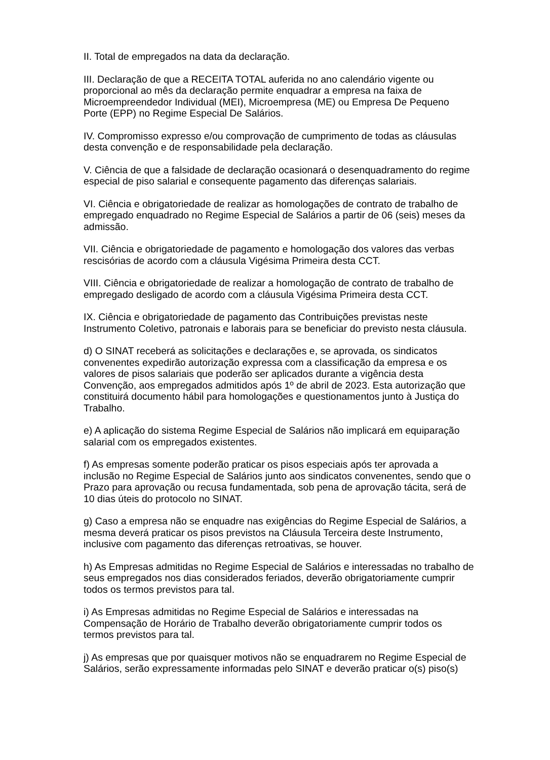II. Total de empregados na data da declaração.
III. Declaração de que a RECEITA TOTAL auferida no ano calendário vigente ou proporcional ao mês da declaração permite enquadrar a empresa na faixa de Microempreendedor Individual (MEI), Microempresa (ME) ou Empresa De Pequeno Porte (EPP) no Regime Especial De Salários.
IV. Compromisso expresso e/ou comprovação de cumprimento de todas as cláusulas desta convenção e de responsabilidade pela declaração.
V. Ciência de que a falsidade de declaração ocasionará o desenquadramento do regime especial de piso salarial e consequente pagamento das diferenças salariais.
VI. Ciência e obrigatoriedade de realizar as homologações de contrato de trabalho de empregado enquadrado no Regime Especial de Salários a partir de 06 (seis) meses da admissão.
VII. Ciência e obrigatoriedade de pagamento e homologação dos valores das verbas rescisórias de acordo com a cláusula Vigésima Primeira desta CCT.
VIII. Ciência e obrigatoriedade de realizar a homologação de contrato de trabalho de empregado desligado de acordo com a cláusula Vigésima Primeira desta CCT.
IX. Ciência e obrigatoriedade de pagamento das Contribuições previstas neste Instrumento Coletivo, patronais e laborais para se beneficiar do previsto nesta cláusula.
d) O SINAT receberá as solicitações e declarações e, se aprovada, os sindicatos convenentes expedirão autorização expressa com a classificação da empresa e os valores de pisos salariais que poderão ser aplicados durante a vigência desta Convenção, aos empregados admitidos após 1º de abril de 2023. Esta autorização que constituirá documento hábil para homologações e questionamentos junto à Justiça do Trabalho.
e) A aplicação do sistema Regime Especial de Salários não implicará em equiparação salarial com os empregados existentes.
f) As empresas somente poderão praticar os pisos especiais após ter aprovada a inclusão no Regime Especial de Salários junto aos sindicatos convenentes, sendo que o Prazo para aprovação ou recusa fundamentada, sob pena de aprovação tácita, será de 10 dias úteis do protocolo no SINAT.
g) Caso a empresa não se enquadre nas exigências do Regime Especial de Salários, a mesma deverá praticar os pisos previstos na Cláusula Terceira deste Instrumento, inclusive com pagamento das diferenças retroativas, se houver.
h) As Empresas admitidas no Regime Especial de Salários e interessadas no trabalho de seus empregados nos dias considerados feriados, deverão obrigatoriamente cumprir todos os termos previstos para tal.
i) As Empresas admitidas no Regime Especial de Salários e interessadas na Compensação de Horário de Trabalho deverão obrigatoriamente cumprir todos os termos previstos para tal.
j) As empresas que por quaisquer motivos não se enquadrarem no Regime Especial de Salários, serão expressamente informadas pelo SINAT e deverão praticar o(s) piso(s)